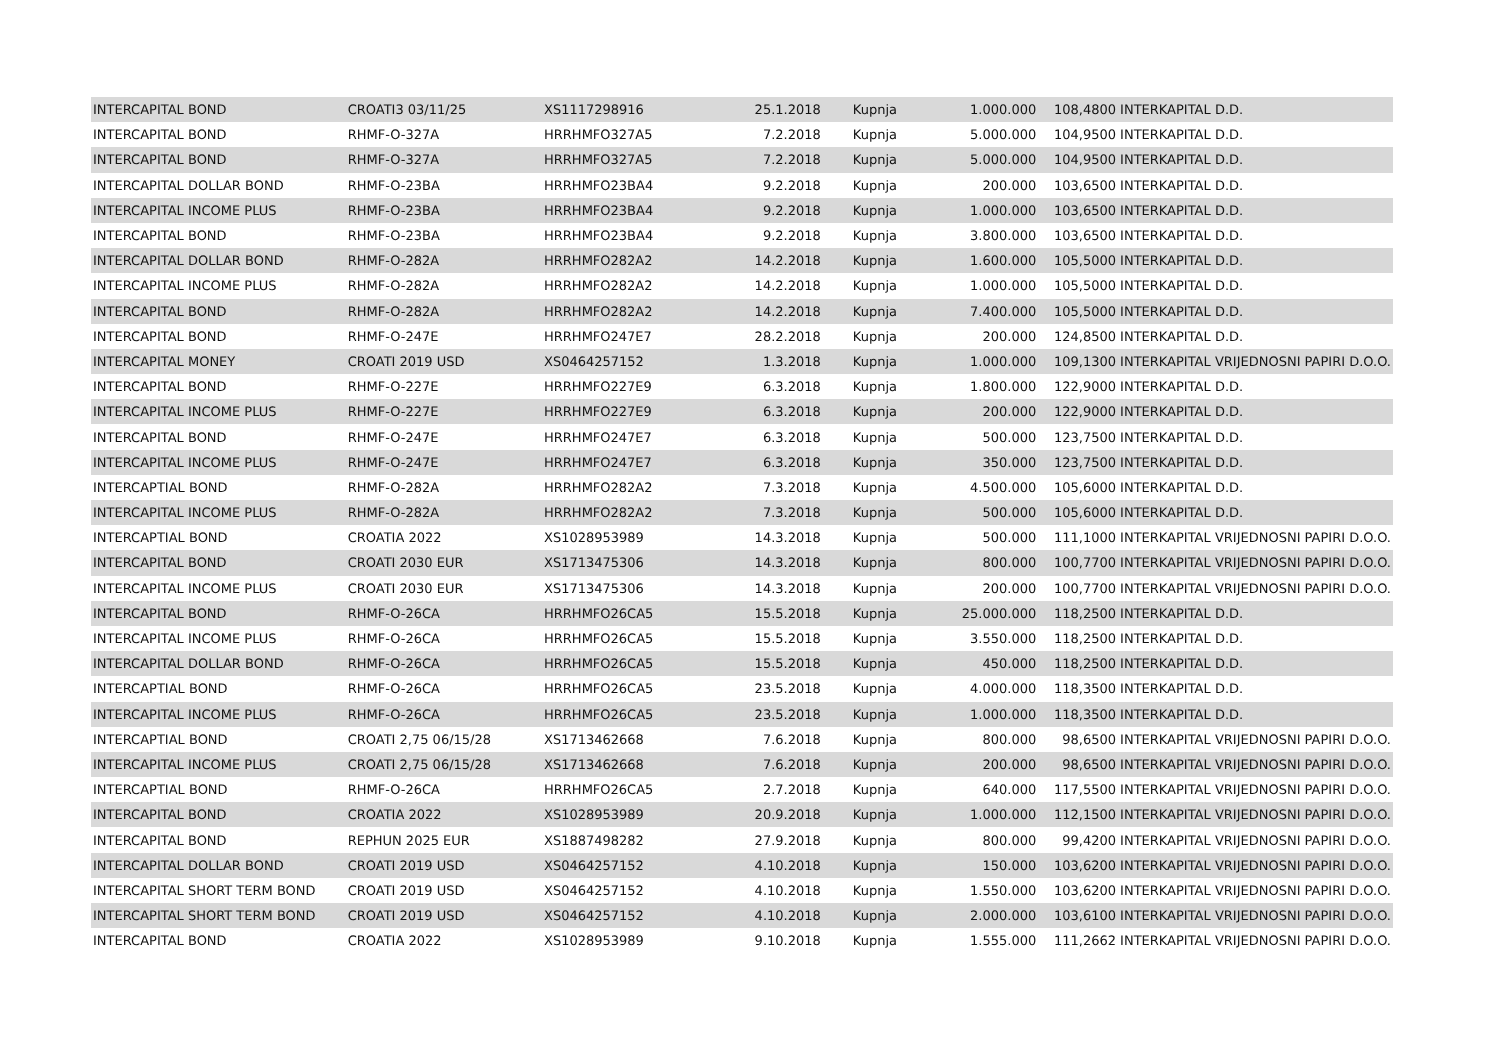| INTERCAPITAL BOND | CROATI3 03/11/25 | XS1117298916 | 25.1.2018 | Kupnja | 1.000.000 | 108,4800 | INTERKAPITAL D.D. |
| INTERCAPITAL BOND | RHMF-O-327A | HRRHMFO327A5 | 7.2.2018 | Kupnja | 5.000.000 | 104,9500 | INTERKAPITAL D.D. |
| INTERCAPITAL BOND | RHMF-O-327A | HRRHMFO327A5 | 7.2.2018 | Kupnja | 5.000.000 | 104,9500 | INTERKAPITAL D.D. |
| INTERCAPITAL DOLLAR BOND | RHMF-O-23BA | HRRHMFO23BA4 | 9.2.2018 | Kupnja | 200.000 | 103,6500 | INTERKAPITAL D.D. |
| INTERCAPITAL INCOME PLUS | RHMF-O-23BA | HRRHMFO23BA4 | 9.2.2018 | Kupnja | 1.000.000 | 103,6500 | INTERKAPITAL D.D. |
| INTERCAPITAL BOND | RHMF-O-23BA | HRRHMFO23BA4 | 9.2.2018 | Kupnja | 3.800.000 | 103,6500 | INTERKAPITAL D.D. |
| INTERCAPITAL DOLLAR BOND | RHMF-O-282A | HRRHMFO282A2 | 14.2.2018 | Kupnja | 1.600.000 | 105,5000 | INTERKAPITAL D.D. |
| INTERCAPITAL INCOME PLUS | RHMF-O-282A | HRRHMFO282A2 | 14.2.2018 | Kupnja | 1.000.000 | 105,5000 | INTERKAPITAL D.D. |
| INTERCAPITAL BOND | RHMF-O-282A | HRRHMFO282A2 | 14.2.2018 | Kupnja | 7.400.000 | 105,5000 | INTERKAPITAL D.D. |
| INTERCAPITAL BOND | RHMF-O-247E | HRRHMFO247E7 | 28.2.2018 | Kupnja | 200.000 | 124,8500 | INTERKAPITAL D.D. |
| INTERCAPITAL MONEY | CROATI 2019 USD | XS0464257152 | 1.3.2018 | Kupnja | 1.000.000 | 109,1300 | INTERKAPITAL VRIJEDNOSNI PAPIRI D.O.O. |
| INTERCAPITAL BOND | RHMF-O-227E | HRRHMFO227E9 | 6.3.2018 | Kupnja | 1.800.000 | 122,9000 | INTERKAPITAL D.D. |
| INTERCAPITAL INCOME PLUS | RHMF-O-227E | HRRHMFO227E9 | 6.3.2018 | Kupnja | 200.000 | 122,9000 | INTERKAPITAL D.D. |
| INTERCAPITAL BOND | RHMF-O-247E | HRRHMFO247E7 | 6.3.2018 | Kupnja | 500.000 | 123,7500 | INTERKAPITAL D.D. |
| INTERCAPITAL INCOME PLUS | RHMF-O-247E | HRRHMFO247E7 | 6.3.2018 | Kupnja | 350.000 | 123,7500 | INTERKAPITAL D.D. |
| INTERCAPTIAL BOND | RHMF-O-282A | HRRHMFO282A2 | 7.3.2018 | Kupnja | 4.500.000 | 105,6000 | INTERKAPITAL D.D. |
| INTERCAPITAL INCOME PLUS | RHMF-O-282A | HRRHMFO282A2 | 7.3.2018 | Kupnja | 500.000 | 105,6000 | INTERKAPITAL D.D. |
| INTERCAPTIAL BOND | CROATIA 2022 | XS1028953989 | 14.3.2018 | Kupnja | 500.000 | 111,1000 | INTERKAPITAL VRIJEDNOSNI PAPIRI D.O.O. |
| INTERCAPITAL BOND | CROATI 2030 EUR | XS1713475306 | 14.3.2018 | Kupnja | 800.000 | 100,7700 | INTERKAPITAL VRIJEDNOSNI PAPIRI D.O.O. |
| INTERCAPITAL INCOME PLUS | CROATI 2030 EUR | XS1713475306 | 14.3.2018 | Kupnja | 200.000 | 100,7700 | INTERKAPITAL VRIJEDNOSNI PAPIRI D.O.O. |
| INTERCAPITAL BOND | RHMF-O-26CA | HRRHMFO26CA5 | 15.5.2018 | Kupnja | 25.000.000 | 118,2500 | INTERKAPITAL D.D. |
| INTERCAPITAL INCOME PLUS | RHMF-O-26CA | HRRHMFO26CA5 | 15.5.2018 | Kupnja | 3.550.000 | 118,2500 | INTERKAPITAL D.D. |
| INTERCAPITAL DOLLAR BOND | RHMF-O-26CA | HRRHMFO26CA5 | 15.5.2018 | Kupnja | 450.000 | 118,2500 | INTERKAPITAL D.D. |
| INTERCAPTIAL BOND | RHMF-O-26CA | HRRHMFO26CA5 | 23.5.2018 | Kupnja | 4.000.000 | 118,3500 | INTERKAPITAL D.D. |
| INTERCAPITAL INCOME PLUS | RHMF-O-26CA | HRRHMFO26CA5 | 23.5.2018 | Kupnja | 1.000.000 | 118,3500 | INTERKAPITAL D.D. |
| INTERCAPTIAL BOND | CROATI 2,75 06/15/28 | XS1713462668 | 7.6.2018 | Kupnja | 800.000 | 98,6500 | INTERKAPITAL VRIJEDNOSNI PAPIRI D.O.O. |
| INTERCAPITAL INCOME PLUS | CROATI 2,75 06/15/28 | XS1713462668 | 7.6.2018 | Kupnja | 200.000 | 98,6500 | INTERKAPITAL VRIJEDNOSNI PAPIRI D.O.O. |
| INTERCAPTIAL BOND | RHMF-O-26CA | HRRHMFO26CA5 | 2.7.2018 | Kupnja | 640.000 | 117,5500 | INTERKAPITAL VRIJEDNOSNI PAPIRI D.O.O. |
| INTERCAPITAL BOND | CROATIA 2022 | XS1028953989 | 20.9.2018 | Kupnja | 1.000.000 | 112,1500 | INTERKAPITAL VRIJEDNOSNI PAPIRI D.O.O. |
| INTERCAPITAL BOND | REPHUN 2025 EUR | XS1887498282 | 27.9.2018 | Kupnja | 800.000 | 99,4200 | INTERKAPITAL VRIJEDNOSNI PAPIRI D.O.O. |
| INTERCAPITAL DOLLAR BOND | CROATI 2019 USD | XS0464257152 | 4.10.2018 | Kupnja | 150.000 | 103,6200 | INTERKAPITAL VRIJEDNOSNI PAPIRI D.O.O. |
| INTERCAPITAL SHORT TERM BOND | CROATI 2019 USD | XS0464257152 | 4.10.2018 | Kupnja | 1.550.000 | 103,6200 | INTERKAPITAL VRIJEDNOSNI PAPIRI D.O.O. |
| INTERCAPITAL SHORT TERM BOND | CROATI 2019 USD | XS0464257152 | 4.10.2018 | Kupnja | 2.000.000 | 103,6100 | INTERKAPITAL VRIJEDNOSNI PAPIRI D.O.O. |
| INTERCAPITAL BOND | CROATIA 2022 | XS1028953989 | 9.10.2018 | Kupnja | 1.555.000 | 111,2662 | INTERKAPITAL VRIJEDNOSNI PAPIRI D.O.O. |